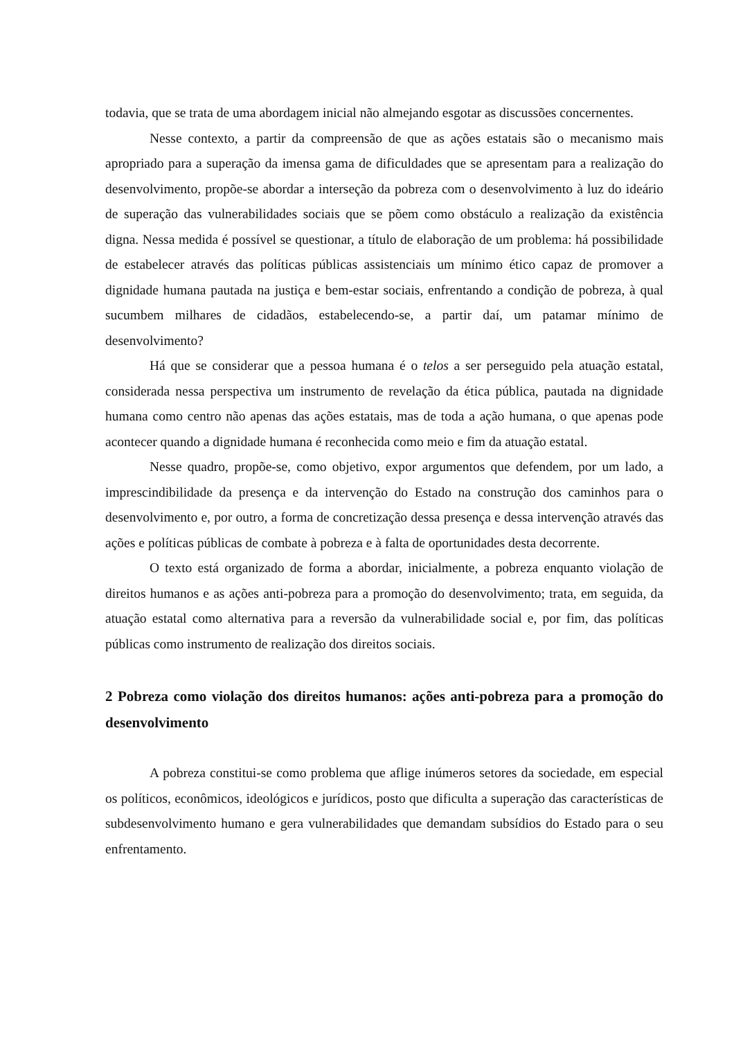todavia, que se trata de uma abordagem inicial não almejando esgotar as discussões concernentes.
Nesse contexto, a partir da compreensão de que as ações estatais são o mecanismo mais apropriado para a superação da imensa gama de dificuldades que se apresentam para a realização do desenvolvimento, propõe-se abordar a interseção da pobreza com o desenvolvimento à luz do ideário de superação das vulnerabilidades sociais que se põem como obstáculo a realização da existência digna. Nessa medida é possível se questionar, a título de elaboração de um problema: há possibilidade de estabelecer através das políticas públicas assistenciais um mínimo ético capaz de promover a dignidade humana pautada na justiça e bem-estar sociais, enfrentando a condição de pobreza, à qual sucumbem milhares de cidadãos, estabelecendo-se, a partir daí, um patamar mínimo de desenvolvimento?
Há que se considerar que a pessoa humana é o telos a ser perseguido pela atuação estatal, considerada nessa perspectiva um instrumento de revelação da ética pública, pautada na dignidade humana como centro não apenas das ações estatais, mas de toda a ação humana, o que apenas pode acontecer quando a dignidade humana é reconhecida como meio e fim da atuação estatal.
Nesse quadro, propõe-se, como objetivo, expor argumentos que defendem, por um lado, a imprescindibilidade da presença e da intervenção do Estado na construção dos caminhos para o desenvolvimento e, por outro, a forma de concretização dessa presença e dessa intervenção através das ações e políticas públicas de combate à pobreza e à falta de oportunidades desta decorrente.
O texto está organizado de forma a abordar, inicialmente, a pobreza enquanto violação de direitos humanos e as ações anti-pobreza para a promoção do desenvolvimento; trata, em seguida, da atuação estatal como alternativa para a reversão da vulnerabilidade social e, por fim, das políticas públicas como instrumento de realização dos direitos sociais.
2 Pobreza como violação dos direitos humanos: ações anti-pobreza para a promoção do desenvolvimento
A pobreza constitui-se como problema que aflige inúmeros setores da sociedade, em especial os políticos, econômicos, ideológicos e jurídicos, posto que dificulta a superação das características de subdesenvolvimento humano e gera vulnerabilidades que demandam subsídios do Estado para o seu enfrentamento.